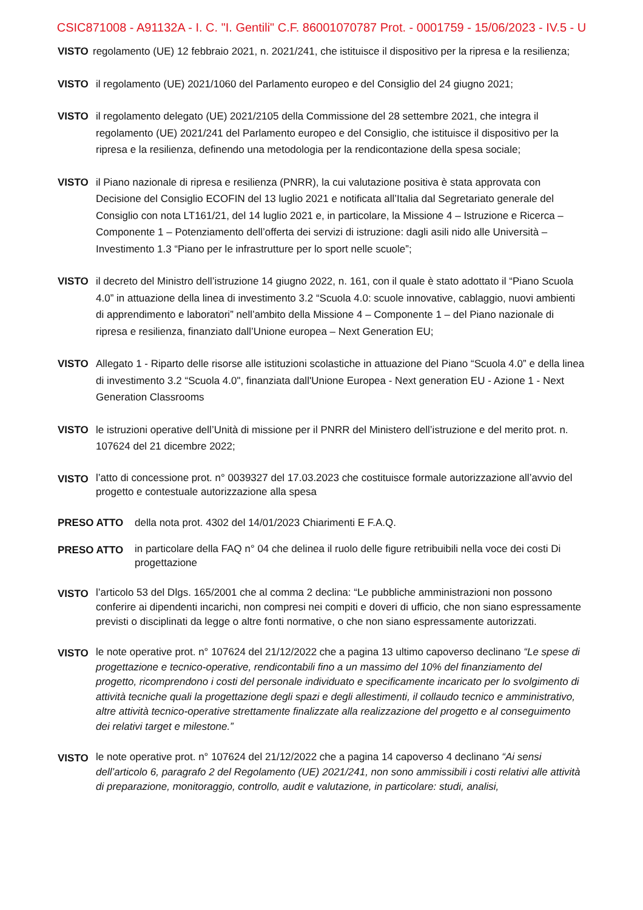CSIC871008 - A91132A - I. C. "I. Gentili" C.F. 86001070787 Prot. - 0001759 - 15/06/2023 - IV.5 - U
VISTO regolamento (UE) 12 febbraio 2021, n. 2021/241, che istituisce il dispositivo per la ripresa e la resilienza;
VISTO il regolamento (UE) 2021/1060 del Parlamento europeo e del Consiglio del 24 giugno 2021;
VISTO il regolamento delegato (UE) 2021/2105 della Commissione del 28 settembre 2021, che integra il regolamento (UE) 2021/241 del Parlamento europeo e del Consiglio, che istituisce il dispositivo per la ripresa e la resilienza, definendo una metodologia per la rendicontazione della spesa sociale;
VISTO il Piano nazionale di ripresa e resilienza (PNRR), la cui valutazione positiva è stata approvata con Decisione del Consiglio ECOFIN del 13 luglio 2021 e notificata all’Italia dal Segretariato generale del Consiglio con nota LT161/21, del 14 luglio 2021 e, in particolare, la Missione 4 – Istruzione e Ricerca – Componente 1 – Potenziamento dell’offerta dei servizi di istruzione: dagli asili nido alle Università – Investimento 1.3 “Piano per le infrastrutture per lo sport nelle scuole”;
VISTO il decreto del Ministro dell’istruzione 14 giugno 2022, n. 161, con il quale è stato adottato il “Piano Scuola 4.0” in attuazione della linea di investimento 3.2 “Scuola 4.0: scuole innovative, cablaggio, nuovi ambienti di apprendimento e laboratori” nell’ambito della Missione 4 – Componente 1 – del Piano nazionale di ripresa e resilienza, finanziato dall’Unione europea – Next Generation EU;
VISTO Allegato 1 - Riparto delle risorse alle istituzioni scolastiche in attuazione del Piano “Scuola 4.0” e della linea di investimento 3.2 “Scuola 4.0", finanziata dall'Unione Europea - Next generation EU - Azione 1 - Next Generation Classrooms
VISTO le istruzioni operative dell’Unità di missione per il PNRR del Ministero dell’istruzione e del merito prot. n. 107624 del 21 dicembre 2022;
VISTO
l’atto di concessione prot. n° 0039327 del 17.03.2023 che costituisce formale autorizzazione all’avvio del progetto e contestuale autorizzazione alla spesa
PRESO ATTO della nota prot. 4302 del 14/01/2023 Chiarimenti E F.A.Q.
PRESO ATTO
in particolare della FAQ n° 04 che delinea il ruolo delle figure retribuibili nella voce dei costi Di progettazione
VISTO
l’articolo 53 del Dlgs. 165/2001 che al comma 2 declina: “Le pubbliche amministrazioni non possono conferire ai dipendenti incarichi, non compresi nei compiti e doveri di ufficio, che non siano espressamente previsti o disciplinati da legge o altre fonti normative, o che non siano espressamente autorizzati.
VISTO
le note operative prot. n° 107624 del 21/12/2022 che a pagina 13 ultimo capoverso declinano “Le spese di progettazione e tecnico-operative, rendicontabili fino a un massimo del 10% del finanziamento del progetto, ricomprendono i costi del personale individuato e specificamente incaricato per lo svolgimento di attività tecniche quali la progettazione degli spazi e degli allestimenti, il collaudo tecnico e amministrativo, altre attività tecnico-operative strettamente finalizzate alla realizzazione del progetto e al conseguimento dei relativi target e milestone.”
VISTO
le note operative prot. n° 107624 del 21/12/2022 che a pagina 14 capoverso 4 declinano “Ai sensi dell’articolo 6, paragrafo 2 del Regolamento (UE) 2021/241, non sono ammissibili i costi relativi alle attività di preparazione, monitoraggio, controllo, audit e valutazione, in particolare: studi, analisi,